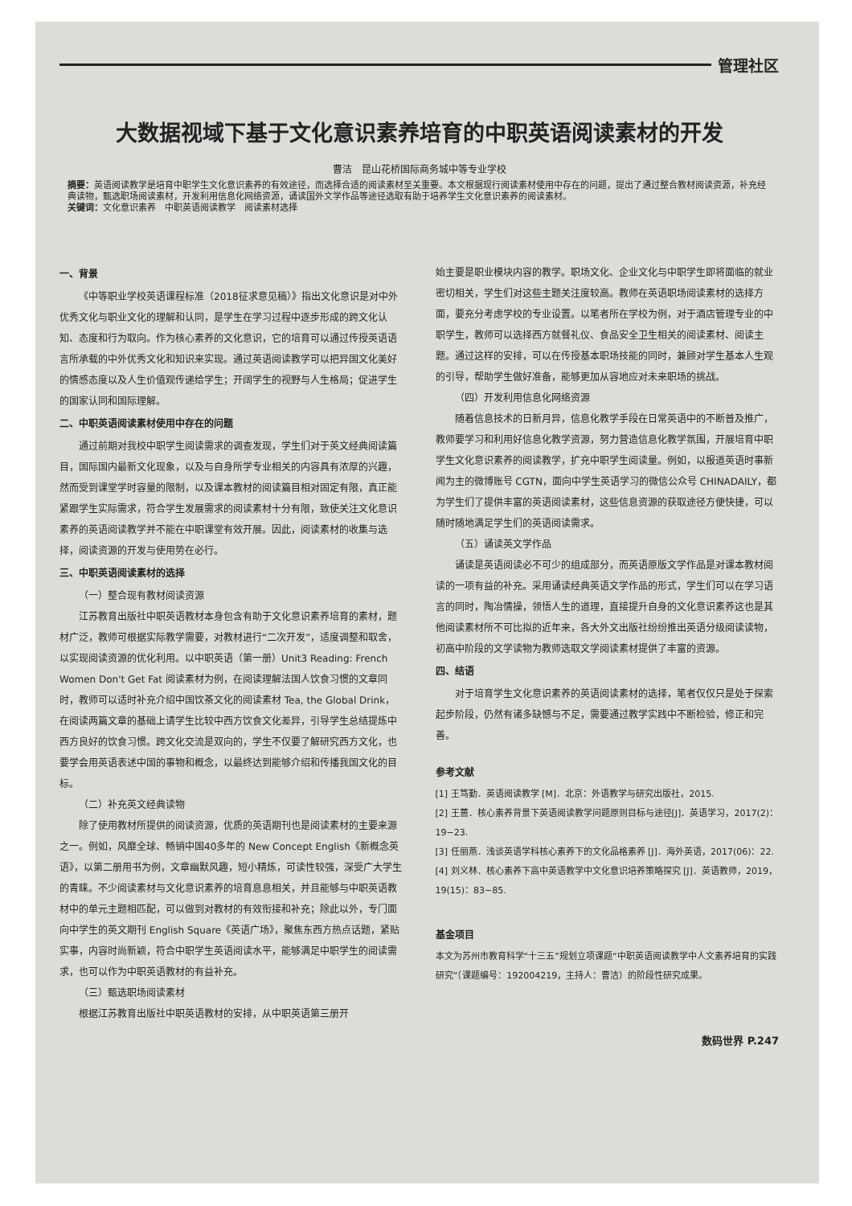管理社区
大数据视域下基于文化意识素养培育的中职英语阅读素材的开发
曹洁　昆山花桥国际商务城中等专业学校
摘要：英语阅读教学是培育中职学生文化意识素养的有效途径，而选择合适的阅读素材至关重要。本文根据现行阅读素材使用中存在的问题，提出了通过整合教材阅读资源，补充经典读物，甄选职场阅读素材，开发利用信息化网络资源，诵读国外文学作品等途径选取有助于培养学生文化意识素养的阅读素材。
关键词：文化意识素养　中职英语阅读教学　阅读素材选择
一、背景
《中等职业学校英语课程标准（2018征求意见稿）》指出文化意识是对中外优秀文化与职业文化的理解和认同，是学生在学习过程中逐步形成的跨文化认知、态度和行为取向。作为核心素养的文化意识，它的培育可以通过传授英语语言所承载的中外优秀文化和知识来实现。通过英语阅读教学可以把异国文化美好的情感态度以及人生价值观传递给学生；开阔学生的视野与人生格局；促进学生的国家认同和国际理解。
二、中职英语阅读素材使用中存在的问题
通过前期对我校中职学生阅读需求的调查发现，学生们对于英文经典阅读篇目，国际国内最新文化现象，以及与自身所学专业相关的内容具有浓厚的兴趣，然而受到课堂学时容量的限制，以及课本教材的阅读篇目相对固定有限，真正能紧跟学生实际需求，符合学生发展需求的阅读素材十分有限，致使关注文化意识素养的英语阅读教学并不能在中职课堂有效开展。因此，阅读素材的收集与选择，阅读资源的开发与使用势在必行。
三、中职英语阅读素材的选择
（一）整合现有教材阅读资源
江苏教育出版社中职英语教材本身包含有助于文化意识素养培育的素材，题材广泛，教师可根据实际教学需要，对教材进行“二次开发”，适度调整和取舍，以实现阅读资源的优化利用。以中职英语（第一册）Unit3 Reading: French Women Don't Get Fat 阅读素材为例，在阅读理解法国人饮食习惯的文章同时，教师可以适时补充介绍中国饮茶文化的阅读素材 Tea, the Global Drink，在阅读两篇文章的基础上请学生比较中西方饮食文化差异，引导学生总结提炼中西方良好的饮食习惯。跨文化交流是双向的，学生不仅要了解研究西方文化，也要学会用英语表述中国的事物和概念，以最终达到能够介绍和传播我国文化的目标。
（二）补充英文经典读物
除了使用教材所提供的阅读资源，优质的英语期刊也是阅读素材的主要来源之一。例如，风靡全球、畅销中国40多年的 New Concept English《新概念英语》，以第二册用书为例，文章幽默风趣，短小精炼，可读性较强，深受广大学生的青睐。不少阅读素材与文化意识素养的培育息息相关，并且能够与中职英语教材中的单元主题相匹配，可以做到对教材的有效衔接和补充；除此以外，专门面向中学生的英文期刊 English Square《英语广场》，聚焦东西方热点话题，紧贴实事，内容时尚新颖，符合中职学生英语阅读水平，能够满足中职学生的阅读需求，也可以作为中职英语教材的有益补充。
（三）甄选职场阅读素材
根据江苏教育出版社中职英语教材的安排，从中职英语第三册开
始主要是职业模块内容的教学。职场文化、企业文化与中职学生即将面临的就业密切相关，学生们对这些主题关注度较高。教师在英语职场阅读素材的选择方面，要充分考虑学校的专业设置。以笔者所在学校为例，对于酒店管理专业的中职学生，教师可以选择西方就餐礼仪、食品安全卫生相关的阅读素材、阅读主题。通过这样的安排，可以在传授基本职场技能的同时，兼顾对学生基本人生观的引导，帮助学生做好准备，能够更加从容地应对未来职场的挑战。
（四）开发利用信息化网络资源
随着信息技术的日新月异，信息化教学手段在日常英语中的不断普及推广，教师要学习和利用好信息化教学资源，努力营造信息化教学氛围，开展培育中职学生文化意识素养的阅读教学，扩充中职学生阅读量。例如，以报道英语时事新闻为主的微博账号 CGTN，面向中学生英语学习的微信公众号 CHINADAILY，都为学生们了提供丰富的英语阅读素材，这些信息资源的获取途径方便快捷，可以随时随地满足学生们的英语阅读需求。
（五）诵读英文学作品
诵读是英语阅读必不可少的组成部分，而英语原版文学作品是对课本教材阅读的一项有益的补充。采用诵读经典英语文学作品的形式，学生们可以在学习语言的同时，陶冶情操，领悟人生的道理，直接提升自身的文化意识素养这也是其他阅读素材所不可比拟的近年来，各大外文出版社纷纷推出英语分级阅读读物，初高中阶段的文学读物为教师选取文学阅读素材提供了丰富的资源。
四、结语
对于培育学生文化意识素养的英语阅读素材的选择，笔者仅仅只是处于探索起步阶段，仍然有诸多缺憾与不足，需要通过教学实践中不断检验，修正和完善。
参考文献
[1] 王笃勤．英语阅读教学 [M]．北京：外语教学与研究出版社，2015.
[2] 王蔷．核心素养背景下英语阅读教学问题原则目标与途径[J]．英语学习，2017(2)：19−23.
[3] 任丽燕．浅谈英语学科核心素养下的文化品格素养 [J]．海外英语，2017(06)：22.
[4] 刘义林．核心素养下高中英语教学中文化意识培养策略探究 [J]．英语教师，2019，19(15)：83−85.
基金项目
本文为苏州市教育科学“十三五”规划立项课题“中职英语阅读教学中人文素养培育的实践研究”（课题编号：192004219，主持人：曹洁）的阶段性研究成果。
数码世界 P.247